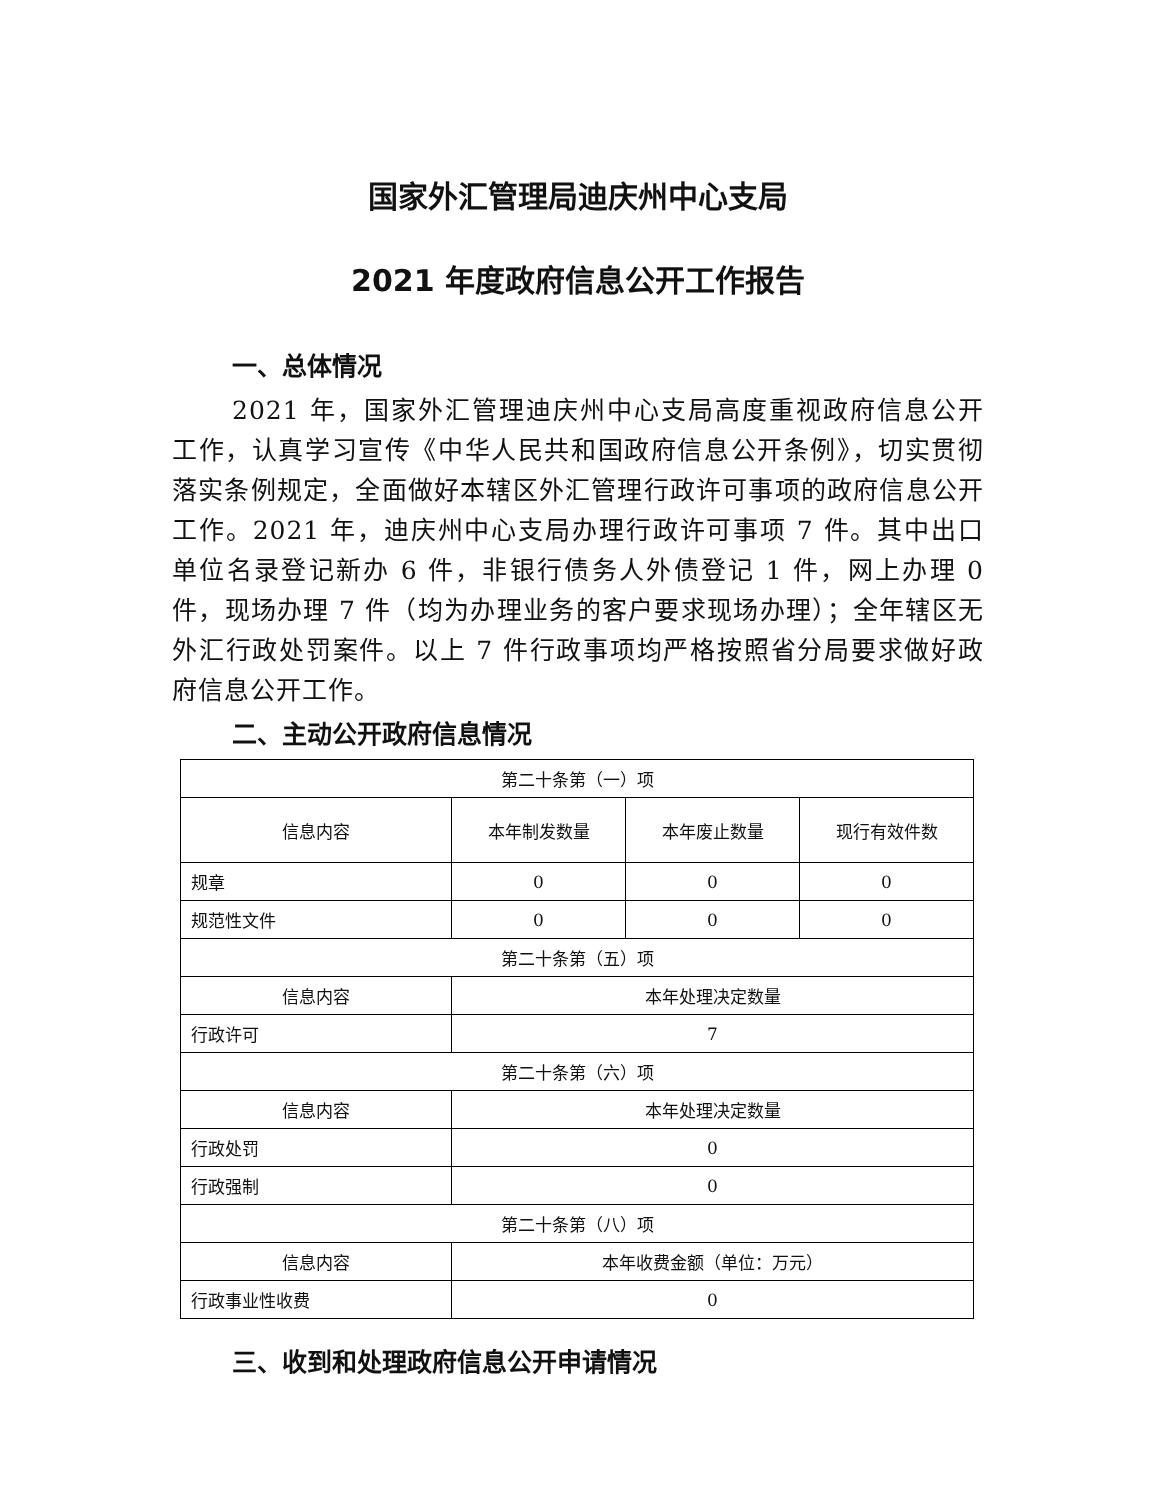国家外汇管理局迪庆州中心支局
2021 年度政府信息公开工作报告
一、总体情况
2021 年，国家外汇管理迪庆州中心支局高度重视政府信息公开工作，认真学习宣传《中华人民共和国政府信息公开条例》，切实贯彻落实条例规定，全面做好本辖区外汇管理行政许可事项的政府信息公开工作。2021 年，迪庆州中心支局办理行政许可事项 7 件。其中出口单位名录登记新办 6 件，非银行债务人外债登记 1 件，网上办理 0 件，现场办理 7 件（均为办理业务的客户要求现场办理）；全年辖区无外汇行政处罚案件。以上 7 件行政事项均严格按照省分局要求做好政府信息公开工作。
二、主动公开政府信息情况
| 第二十条第（一）项 | | | |
| 信息内容 | 本年制发数量 | 本年废止数量 | 现行有效件数 |
| 规章 | 0 | 0 | 0 |
| 规范性文件 | 0 | 0 | 0 |
| 第二十条第（五）项 | | | |
| 信息内容 | 本年处理决定数量 | | |
| 行政许可 | 7 | | |
| 第二十条第（六）项 | | | |
| 信息内容 | 本年处理决定数量 | | |
| 行政处罚 | 0 | | |
| 行政强制 | 0 | | |
| 第二十条第（八）项 | | | |
| 信息内容 | 本年收费金额（单位：万元） | | |
| 行政事业性收费 | 0 | | |
三、收到和处理政府信息公开申请情况